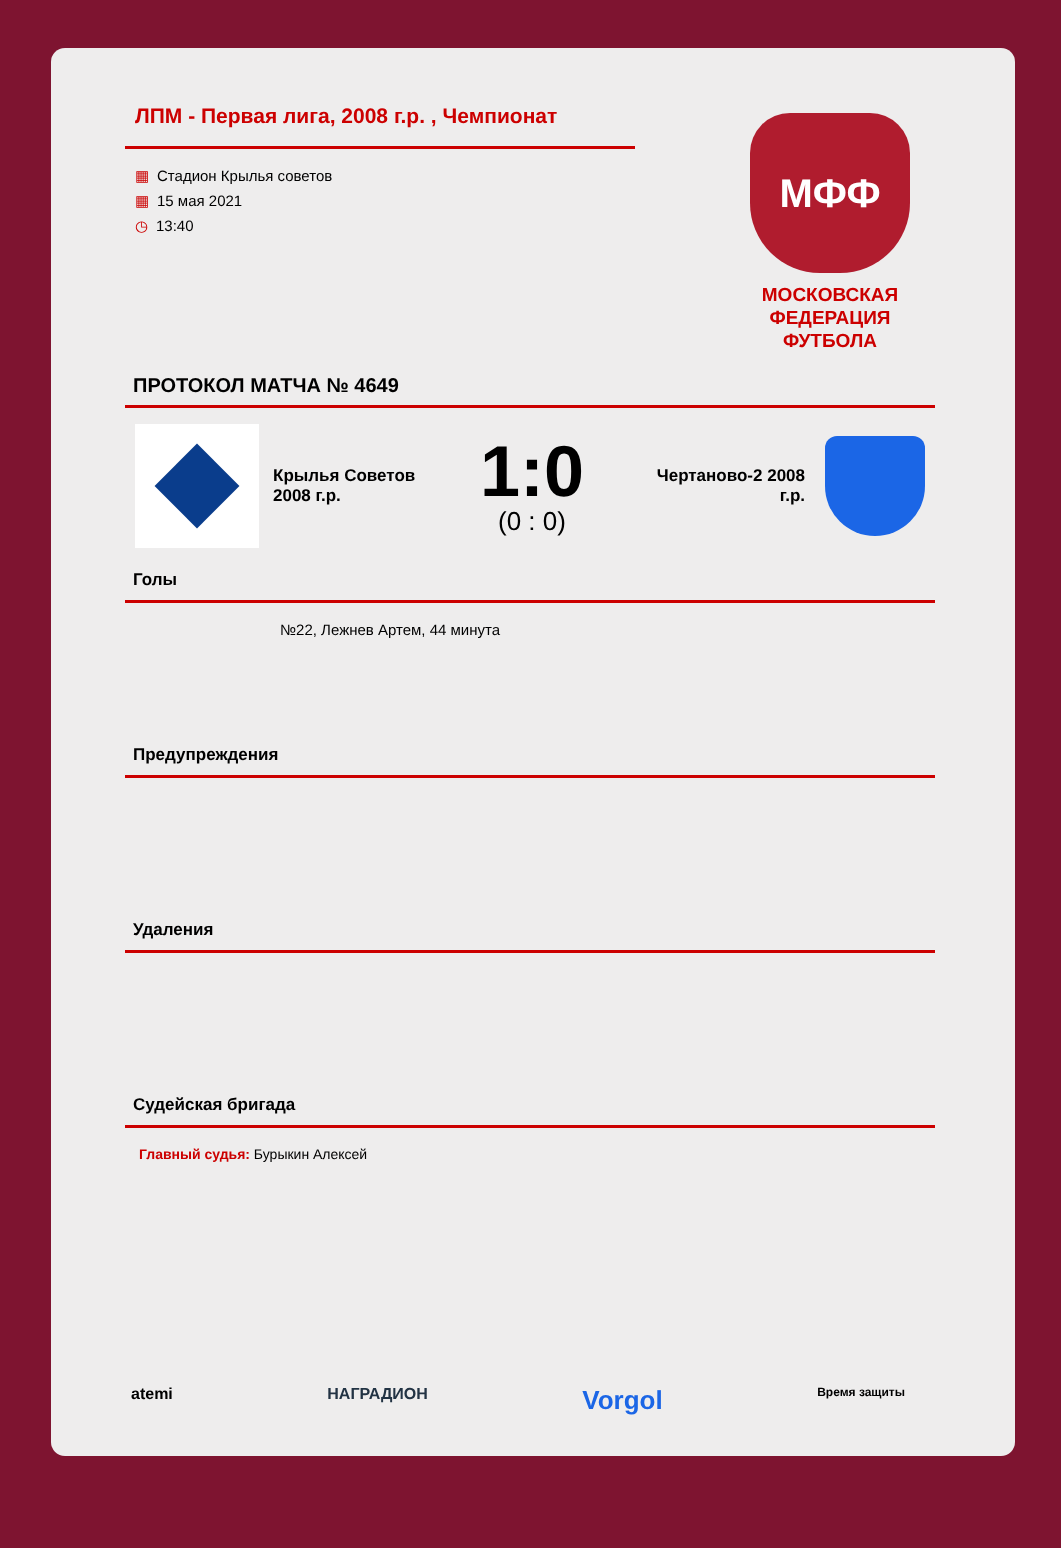ЛПМ - Первая лига, 2008 г.р. , Чемпионат
▦ Стадион Крылья советов
▦ 15 мая 2021
◷ 13:40
ПРОТОКОЛ МАТЧА № 4649
Крылья Советов 2008 г.р.
1:0
(0 : 0)
Чертаново-2 2008 г.р.
Голы
№22, Лежнев Артем, 44 минута
Предупреждения
Удаления
Судейская бригада
Главный судья: Бурыкин Алексей
МФФ
МОСКОВСКАЯ ФЕДЕРАЦИЯ ФУТБОЛА
atemi НАГРАДИОН Vorgol Время защиты